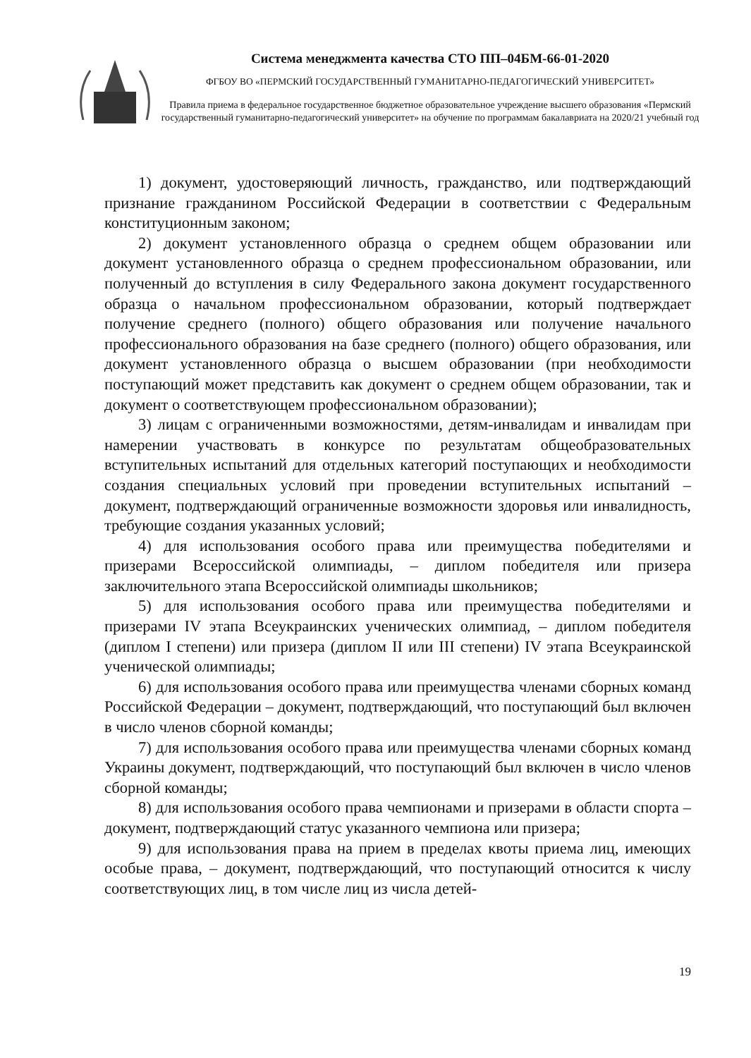Система менеджмента качества СТО ПП–04БМ-66-01-2020
ФГБОУ ВО «ПЕРМСКИЙ ГОСУДАРСТВЕННЫЙ ГУМАНИТАРНО-ПЕДАГОГИЧЕСКИЙ УНИВЕРСИТЕТ»
Правила приема в федеральное государственное бюджетное образовательное учреждение высшего образования «Пермский государственный гуманитарно-педагогический университет» на обучение по программам бакалавриата на 2020/21 учебный год
1) документ, удостоверяющий личность, гражданство, или подтверждающий признание гражданином Российской Федерации в соответствии с Федеральным конституционным законом;
2) документ установленного образца о среднем общем образовании или документ установленного образца о среднем профессиональном образовании, или полученный до вступления в силу Федерального закона документ государственного образца о начальном профессиональном образовании, который подтверждает получение среднего (полного) общего образования или получение начального профессионального образования на базе среднего (полного) общего образования, или документ установленного образца о высшем образовании (при необходимости поступающий может представить как документ о среднем общем образовании, так и документ о соответствующем профессиональном образовании);
3) лицам с ограниченными возможностями, детям-инвалидам и инвалидам при намерении участвовать в конкурсе по результатам общеобразовательных вступительных испытаний для отдельных категорий поступающих и необходимости создания специальных условий при проведении вступительных испытаний – документ, подтверждающий ограниченные возможности здоровья или инвалидность, требующие создания указанных условий;
4) для использования особого права или преимущества победителями и призерами Всероссийской олимпиады, – диплом победителя или призера заключительного этапа Всероссийской олимпиады школьников;
5) для использования особого права или преимущества победителями и призерами IV этапа Всеукраинских ученических олимпиад, – диплом победителя (диплом I степени) или призера (диплом II или III степени) IV этапа Всеукраинской ученической олимпиады;
6) для использования особого права или преимущества членами сборных команд Российской Федерации – документ, подтверждающий, что поступающий был включен в число членов сборной команды;
7) для использования особого права или преимущества членами сборных команд Украины документ, подтверждающий, что поступающий был включен в число членов сборной команды;
8) для использования особого права чемпионами и призерами в области спорта – документ, подтверждающий статус указанного чемпиона или призера;
9) для использования права на прием в пределах квоты приема лиц, имеющих особые права, – документ, подтверждающий, что поступающий относится к числу соответствующих лиц, в том числе лиц из числа детей-
19